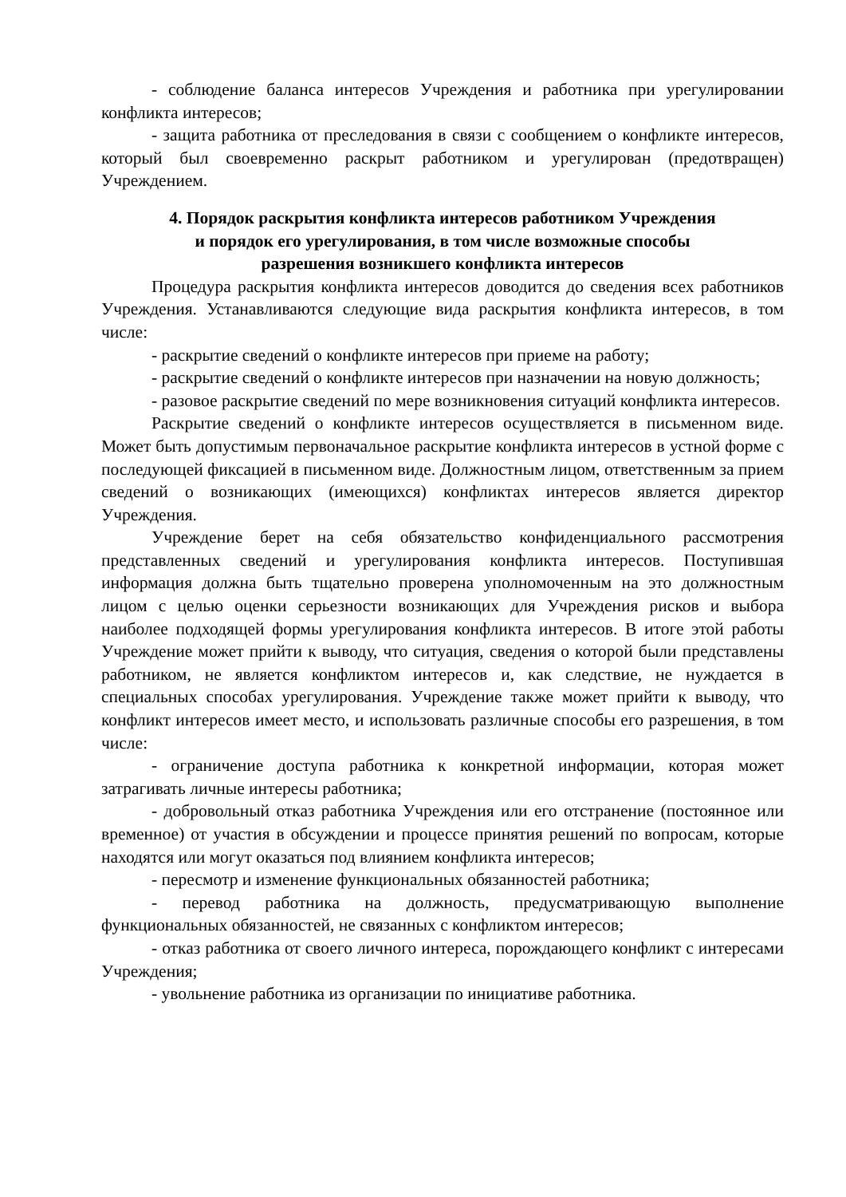- соблюдение баланса интересов Учреждения и работника при урегулировании конфликта интересов;
- защита работника от преследования в связи с сообщением о конфликте интересов, который был своевременно раскрыт работником и урегулирован (предотвращен) Учреждением.
4. Порядок раскрытия конфликта интересов работником Учреждения
и порядок его урегулирования, в том числе возможные способы
разрешения возникшего конфликта интересов
Процедура раскрытия конфликта интересов доводится до сведения всех работников Учреждения. Устанавливаются следующие вида раскрытия конфликта интересов, в том числе:
- раскрытие сведений о конфликте интересов при приеме на работу;
- раскрытие сведений о конфликте интересов при назначении на новую должность;
- разовое раскрытие сведений по мере возникновения ситуаций конфликта интересов.
Раскрытие сведений о конфликте интересов осуществляется в письменном виде. Может быть допустимым первоначальное раскрытие конфликта интересов в устной форме с последующей фиксацией в письменном виде. Должностным лицом, ответственным за прием сведений о возникающих (имеющихся) конфликтах интересов является директор Учреждения.
Учреждение берет на себя обязательство конфиденциального рассмотрения представленных сведений и урегулирования конфликта интересов. Поступившая информация должна быть тщательно проверена уполномоченным на это должностным лицом с целью оценки серьезности возникающих для Учреждения рисков и выбора наиболее подходящей формы урегулирования конфликта интересов. В итоге этой работы Учреждение может прийти к выводу, что ситуация, сведения о которой были представлены работником, не является конфликтом интересов и, как следствие, не нуждается в специальных способах урегулирования. Учреждение также может прийти к выводу, что конфликт интересов имеет место, и использовать различные способы его разрешения, в том числе:
- ограничение доступа работника к конкретной информации, которая может затрагивать личные интересы работника;
- добровольный отказ работника Учреждения или его отстранение (постоянное или временное) от участия в обсуждении и процессе принятия решений по вопросам, которые находятся или могут оказаться под влиянием конфликта интересов;
- пересмотр и изменение функциональных обязанностей работника;
- перевод работника на должность, предусматривающую выполнение функциональных обязанностей, не связанных с конфликтом интересов;
- отказ работника от своего личного интереса, порождающего конфликт с интересами Учреждения;
- увольнение работника из организации по инициативе работника.